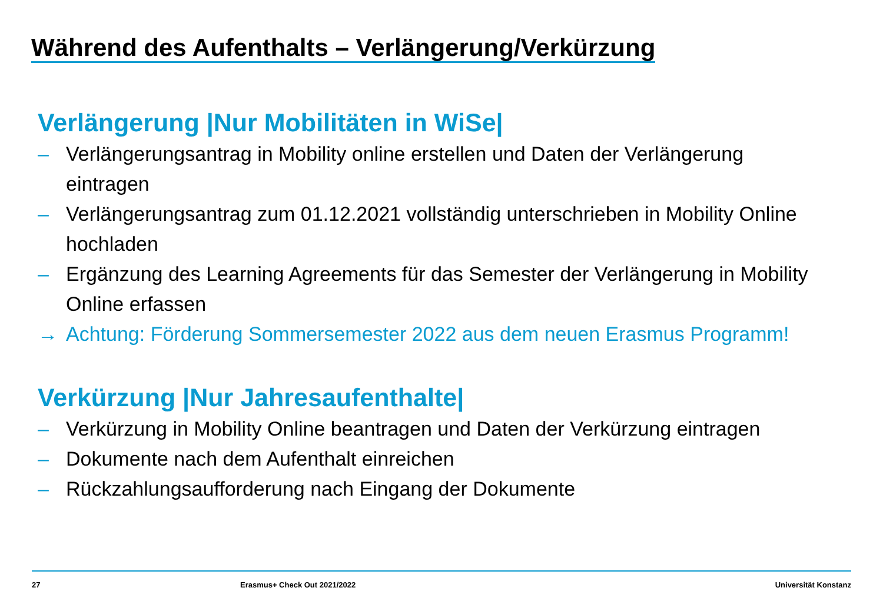Während des Aufenthalts – Verlängerung/Verkürzung
Verlängerung |Nur Mobilitäten in WiSe|
– Verlängerungsantrag in Mobility online erstellen und Daten der Verlängerung eintragen
– Verlängerungsantrag zum 01.12.2021 vollständig unterschrieben in Mobility Online hochladen
– Ergänzung des Learning Agreements für das Semester der Verlängerung in Mobility Online erfassen
→ Achtung: Förderung Sommersemester 2022 aus dem neuen Erasmus Programm!
Verkürzung |Nur Jahresaufenthalte|
– Verkürzung in Mobility Online beantragen und Daten der Verkürzung eintragen
– Dokumente nach dem Aufenthalt einreichen
– Rückzahlungsaufforderung nach Eingang der Dokumente
27 Erasmus+ Check Out 2021/2022 Universität Konstanz